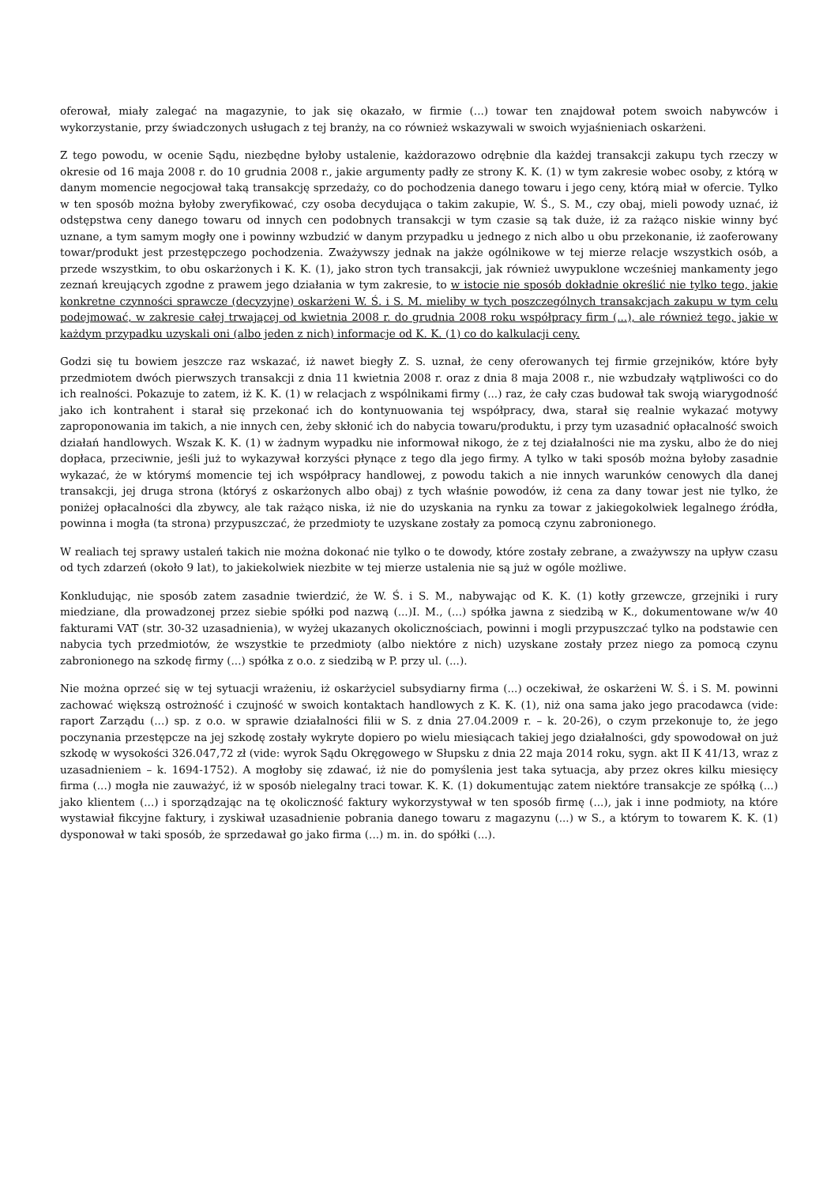oferował, miały zalegać na magazynie, to jak się okazało, w firmie (...) towar ten znajdował potem swoich nabywców i wykorzystanie, przy świadczonych usługach z tej branży, na co również wskazywali w swoich wyjaśnieniach oskarżeni.
Z tego powodu, w ocenie Sądu, niezbędne byłoby ustalenie, każdorazowo odrębnie dla każdej transakcji zakupu tych rzeczy w okresie od 16 maja 2008 r. do 10 grudnia 2008 r., jakie argumenty padły ze strony K. K. (1) w tym zakresie wobec osoby, z którą w danym momencie negocjował taką transakcję sprzedaży, co do pochodzenia danego towaru i jego ceny, którą miał w ofercie. Tylko w ten sposób można byłoby zweryfikować, czy osoba decydująca o takim zakupie, W. Ś., S. M., czy obaj, mieli powody uznać, iż odstępstwa ceny danego towaru od innych cen podobnych transakcji w tym czasie są tak duże, iż za rażąco niskie winny być uznane, a tym samym mogły one i powinny wzbudzić w danym przypadku u jednego z nich albo u obu przekonanie, iż zaoferowany towar/produkt jest przestępczego pochodzenia. Zważywszy jednak na jakże ogólnikowe w tej mierze relacje wszystkich osób, a przede wszystkim, to obu oskarżonych i K. K. (1), jako stron tych transakcji, jak również uwypuklone wcześniej mankamenty jego zeznań kreujących zgodne z prawem jego działania w tym zakresie, to w istocie nie sposób dokładnie określić nie tylko tego, jakie konkretne czynności sprawcze (decyzyjne) oskarżeni W. Ś. i S. M. mieliby w tych poszczególnych transakcjach zakupu w tym celu podejmować, w zakresie całej trwającej od kwietnia 2008 r. do grudnia 2008 roku współpracy firm (...), ale również tego, jakie w każdym przypadku uzyskali oni (albo jeden z nich) informacje od K. K. (1) co do kalkulacji ceny.
Godzi się tu bowiem jeszcze raz wskazać, iż nawet biegły Z. S. uznał, że ceny oferowanych tej firmie grzejników, które były przedmiotem dwóch pierwszych transakcji z dnia 11 kwietnia 2008 r. oraz z dnia 8 maja 2008 r., nie wzbudzały wątpliwości co do ich realności. Pokazuje to zatem, iż K. K. (1) w relacjach z wspólnikami firmy (...) raz, że cały czas budował tak swoją wiarygodność jako ich kontrahent i starał się przekonać ich do kontynuowania tej współpracy, dwa, starał się realnie wykazać motywy zaproponowania im takich, a nie innych cen, żeby skłonić ich do nabycia towaru/produktu, i przy tym uzasadnić opłacalność swoich działań handlowych. Wszak K. K. (1) w żadnym wypadku nie informował nikogo, że z tej działalności nie ma zysku, albo że do niej dopłaca, przeciwnie, jeśli już to wykazywał korzyści płynące z tego dla jego firmy. A tylko w taki sposób można byłoby zasadnie wykazać, że w którymś momencie tej ich współpracy handlowej, z powodu takich a nie innych warunków cenowych dla danej transakcji, jej druga strona (któryś z oskarżonych albo obaj) z tych właśnie powodów, iż cena za dany towar jest nie tylko, że poniżej opłacalności dla zbywcy, ale tak rażąco niska, iż nie do uzyskania na rynku za towar z jakiegokolwiek legalnego źródła, powinna i mogła (ta strona) przypuszczać, że przedmioty te uzyskane zostały za pomocą czynu zabronionego.
W realiach tej sprawy ustaleń takich nie można dokonać nie tylko o te dowody, które zostały zebrane, a zważywszy na upływ czasu od tych zdarzeń (około 9 lat), to jakiekolwiek niezbite w tej mierze ustalenia nie są już w ogóle możliwe.
Konkludując, nie sposób zatem zasadnie twierdzić, że W. Ś. i S. M., nabywając od K. K. (1) kotły grzewcze, grzejniki i rury miedziane, dla prowadzonej przez siebie spółki pod nazwą (...)I. M., (...) spółka jawna z siedzibą w K., dokumentowane w/w 40 fakturami VAT (str. 30-32 uzasadnienia), w wyżej ukazanych okolicznościach, powinni i mogli przypuszczać tylko na podstawie cen nabycia tych przedmiotów, że wszystkie te przedmioty (albo niektóre z nich) uzyskane zostały przez niego za pomocą czynu zabronionego na szkodę firmy (...) spółka z o.o. z siedzibą w P. przy ul. (...).
Nie można oprzeć się w tej sytuacji wrażeniu, iż oskarżyciel subsydiarny firma (...) oczekiwał, że oskarżeni W. Ś. i S. M. powinni zachować większą ostrożność i czujność w swoich kontaktach handlowych z K. K. (1), niż ona sama jako jego pracodawca (vide: raport Zarządu (...) sp. z o.o. w sprawie działalności filii w S. z dnia 27.04.2009 r. – k. 20-26), o czym przekonuje to, że jego poczynania przestępcze na jej szkodę zostały wykryte dopiero po wielu miesiącach takiej jego działalności, gdy spowodował on już szkodę w wysokości 326.047,72 zł (vide: wyrok Sądu Okręgowego w Słupsku z dnia 22 maja 2014 roku, sygn. akt II K 41/13, wraz z uzasadnieniem – k. 1694-1752). A mogłoby się zdawać, iż nie do pomyślenia jest taka sytuacja, aby przez okres kilku miesięcy firma (...) mogła nie zauważyć, iż w sposób nielegalny traci towar. K. K. (1) dokumentując zatem niektóre transakcje ze spółką (...) jako klientem (...) i sporządzając na tę okoliczność faktury wykorzystywał w ten sposób firmę (...), jak i inne podmioty, na które wystawiał fikcyjne faktury, i zyskiwał uzasadnienie pobrania danego towaru z magazynu (...) w S., a którym to towarem K. K. (1) dysponował w taki sposób, że sprzedawał go jako firma (...) m. in. do spółki (...).